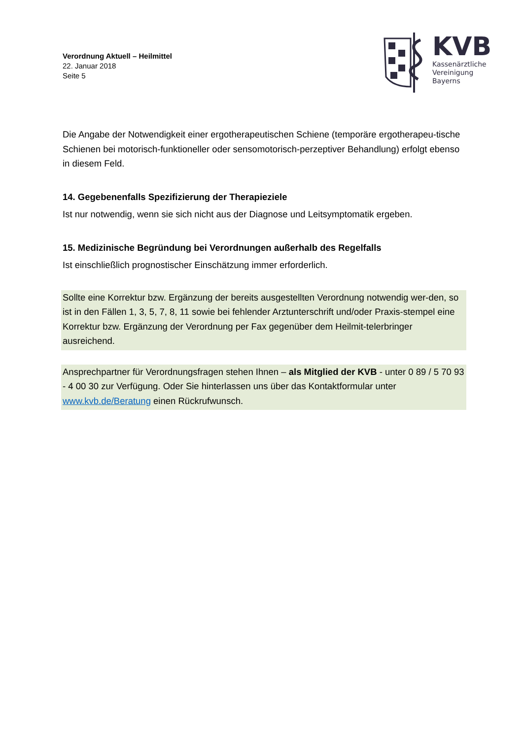Verordnung Aktuell – Heilmittel
22. Januar 2018
Seite 5
KVB
Kassenärztliche
Vereinigung
Bayerns
Die Angabe der Notwendigkeit einer ergotherapeutischen Schiene (temporäre ergotherapeu-tische Schienen bei motorisch-funktioneller oder sensomotorisch-perzeptiver Behandlung) erfolgt ebenso in diesem Feld.
14. Gegebenenfalls Spezifizierung der Therapieziele
Ist nur notwendig, wenn sie sich nicht aus der Diagnose und Leitsymptomatik ergeben.
15. Medizinische Begründung bei Verordnungen außerhalb des Regelfalls
Ist einschließlich prognostischer Einschätzung immer erforderlich.
Sollte eine Korrektur bzw. Ergänzung der bereits ausgestellten Verordnung notwendig wer-den, so ist in den Fällen 1, 3, 5, 7, 8, 11 sowie bei fehlender Arztunterschrift und/oder Praxis-stempel eine Korrektur bzw. Ergänzung der Verordnung per Fax gegenüber dem Heilmit-telerbringer ausreichend.
Ansprechpartner für Verordnungsfragen stehen Ihnen – als Mitglied der KVB - unter 0 89 / 5 70 93 - 4 00 30 zur Verfügung. Oder Sie hinterlassen uns über das Kontaktformular unter www.kvb.de/Beratung einen Rückrufwunsch.